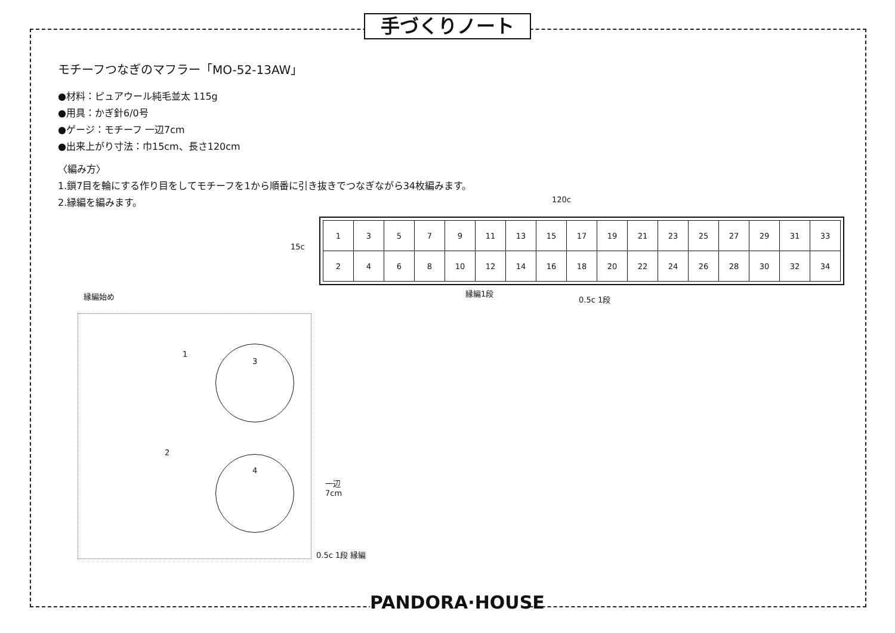手づくりノート
モチーフつなぎのマフラー「MO-52-13AW」
●材料：ピュアウール純毛並太 115g
●用具：かぎ針6/0号
●ゲージ：モチーフ 一辺7cm
●出来上がり寸法：巾15cm、長さ120cm
〈編み方〉
1.鎖7目を輪にする作り目をしてモチーフを1から順番に引き抜きでつなぎながら34枚編みます。
2.縁編を編みます。
120c
15c
| 1 | 3 | 5 | 7 | 9 | 11 | 13 | 15 | 17 | 19 | 21 | 23 | 25 | 27 | 29 | 31 | 33 |
| 2 | 4 | 6 | 8 | 10 | 12 | 14 | 16 | 18 | 20 | 22 | 24 | 26 | 28 | 30 | 32 | 34 |
縁編1段
0.5c 1段
縁編始め
1
2
3
4
一辺
7cm
0.5c 1段 縁編
PANDORA·HOUSE